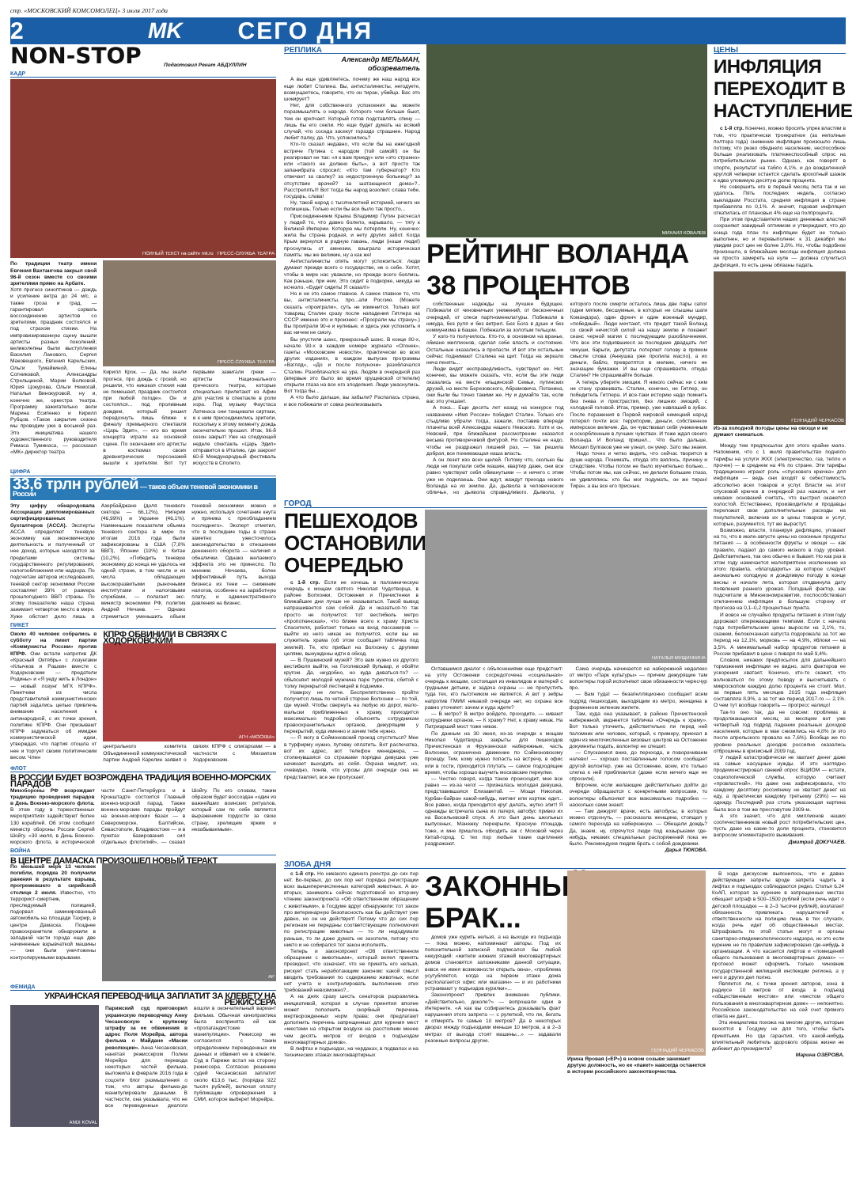стр. «МОСКОВСКИЙ КОМСОМОЛЕЦ» 3 июля 2017 года
2 MK СЕГО ДНЯ
NON-STOP
Подготовил Ренат АБДУЛЛИН
КАДР
ПОЛНЫЙ ТЕКСТ на сайте mk.ru ПРЕСС-СЛУЖБА ТЕАТРА
По традиции театр имени Евгения Вахтангова закрыл свой 96-й сезон вместе со своими зрителями прямо на Арбате.
Хотя прогноз синоптиков — дождь и усиление ветра до 24 м/с, а также гроза и град, — гарантировал сорвать воссоединение артистов со зрителями, праздник состоялся и под страхом стихии. На импровизированную сцену вышли артисты разных поколений; великолепны были выступления Василия Ланового, Сергея Маковецкого, Евгения Карельских, Ольги Тумайкиной, Елены Сотниковой, Александры Стрельциной, Марии Волковой, Юрия Цокурова, Ольги Немогай, Натальи Винокуровой, ну и, конечно же, оркестра театра. Программу зажигательно вели Марина Есипенко и Кирилл Рубцов. «Такое закрытие сезона мы проводим уже в восьмой раз. Это инициатива нашего художественного руководителя Римаса Туминаса, — рассказал «МК» директор театра
ПРЕСС-СЛУЖБА ТЕАТРА
Кирилл Крок. — Да, мы знали прогноз, про дождь с грозой, но решили, что никакая стихия нам не помешает, праздник состоится при любой погоде». Он и состоялся... под проливным дождем, который решил передохнуть лишь ближе к финалу премьерного спектакля «Царь Эдип», — его во время концерта играли на основной сцене. По окончании его артисты в костюмах своих древнегреческих персонажей вышли к зрителям. Вот тут первыми зажигали греки — артисты Национального греческого театра, которые специально прилетают из Афин для участия в спектакле в роли хора. Под музыку Фаустаса Латенаса они танцевали сиртаки, и к ним присоединились зрители, поскольку к этому моменту дождь окончательно прошел. Итак, 96-й сезон закрыт! Уже на следующей неделе спектакль «Царь Эдип» отправится в Италию, где закроет 60-й Международный фестиваль искусств в Сполето.
ЦИФРА
33,6 трлн рублей — таков объем теневой экономики в России
Эту цифру обнародовала Ассоциация дипломированных сертифицированных бухгалтеров (АССА). Эксперты АССА определяют теневую экономику как экономическую деятельность и полученный от нее доход, которые находятся за пределами системы государственного регулирования, налогообложения или надзора. По подсчетам авторов исследования, теневой сектор экономики России составляет 39% от размера прошлогоднего ВВП страны. По этому показателю наша страна занимает четвертое место в мире. Хуже обстоит дело лишь в Азербайджане (доля теневого сектора — 66,12%), Нигерии (46,99%) и Украине (46,1%). Наименьшие показатели объема теневого сектора в мире по итогам 2016 года были зафиксированы в США (7,8% ВВП), Японии (10%) и Китае (10,2%). «Победить теневую экономику до конца не удалось ни одной стране, в том числе и из числа обладающих высокоразвитыми рыночными институтами и налоговыми службами, — полагает экс-министр экономики РФ, политик Андрей Нечаев. — Однако стремиться уменьшить объем теневой экономики можно и нужно, используя сочетание кнута и пряника с преобладанием последнего». Эксперт отметил, что в последние годы в стране заметно ужесточилось законодательство в отношении денежного оборота — наличия и обналички. Однако желаемого эффекта это не принесло. По мнению Нечаева, более эффективный путь выхода бизнеса из тени — снижение налогов, особенно на заработную плату, и административного давления на бизнес.
ПИКЕТ
Около 40 человек собрались в субботу на пикет партии «Коммунисты России» против КПРФ. Они встали напротив ДК «Красный Октябрь» с лозунгами «Клычков и Рашкин вместе с Ходорковским — предатели Родины» и «Я уеду жить в Лондон» — новый лозунг МГК КПРФ». Пикетчики из числа представителей коммунистических партий задались целью привлечь внимание населения к антинародной, с их точки зрения, политике КПРФ. Они призывают КПРФ задуматься об имидже коммунистической идеи, утверждая, что партия отошла от нее и торгует своим политическим весом. Член
КПРФ ОБВИНИЛИ В СВЯЗЯХ С ХОДОРКОВСКИМ
АГН «МОСКВА»
центрального комитета Объединенной коммунистической партии Андрей Карелин заявил о связях КПРФ с олигархами — в частности с Михаилом Ходорковским.
ФЛОТ
В РОССИИ БУДЕТ ВОЗРОЖДЕНА ТРАДИЦИЯ ВОЕННО-МОРСКИХ ПАРАДОВ
Минобороны РФ возрождает традицию проведения парадов в День Военно-морского флота. В этом году в торжественных мероприятиях задействуют более 130 кораблей. Об этом сообщил министр обороны России Сергей Шойгу. «30 июля, в День Военно-морского флота, в исторической части Санкт-Петербурга и в Кронштадте состоится Главный военно-морской парад. Также военно-морские парады пройдут на военно-морских базах — в Североморске, Балтийске, Севастополе, Владивостоке — и в пунктах базирования сил отдельных флотилий», — сказал Шойгу. По его словам, таким образом будет воссоздан «один из важнейших воинских ритуалов, который сам по себе является выражением гордости за свою страну, зрелищем ярким и незабываемым».
ВОЙНА
В ЦЕНТРЕ ДАМАСКА ПРОИЗОШЕЛ НОВЫЙ ТЕРАКТ
По меньшей мере 13 человек погибли, порядка 20 получили ранения в результате взрыва, прогремевшего в сирийской столице 2 июля. Известно, что террорист-смертник, преследуемый полицией, подорвал заминированный автомобиль на площади Тахрир, в центре Дамаска. Позднее правоохранители обнаружили в западной части города еще две начиненные взрывчаткой машины — они были уничтожены контролируемыми взрывами.
AP
ФЕМИДА
УКРАИНСКАЯ ПЕРЕВОДЧИЦА ЗАПЛАТИТ ЗА КЛЕВЕТУ НА РЕЖИССЕРА
ANDI KOVAL
Парижский суд приговорил украинскую переводчицу Анну Чесановскую к крупному штрафу за ее обвинения в адрес Поля Морейра, автора фильма о Майдане «Маски революции». Анна Чесановская, нанятая режиссером Полем Морейра для перевода некоторых частей фильма, выложила в феврале 2016 года в соцсети блог размышления о том, что авторы фильма-де манипулировали данными. В частности, она указывала, что не все переведенные диалоги вошли в окончательный вариант фильма. Обычная кинопрактика была воспринята ей как «пропагандистские манипуляции». Режиссер не согласился с таким определением переведенных им данных и обвинил ее в клевете. Суд в Париже встал на сторону режиссера. Согласно решению судей Чесановская заплатит около €13,6 тыс. (порядка 922 тысяч рублей), включая оплату публикации опровержения в СМИ, которое выберет Морейра.
РЕПЛИКА
Александр МЕЛЬМАН,
обозреватель
А вы еще удивляетесь, почему же наш народ все еще любит Сталина. Вы, антисталинисты, негодуете, возмущаетесь, говорите, что он тиран, убийца. Вас это шокирует?
Нет, для собственного успокоения вы можете поразмышлять о народе. Которого чем больше бьют, тем он крепчает. Который готов подставлять спину — лишь бы его секли. Но еще будет думать на всякий случай, что соседа засекут гораздо страшнее. Народ любит палку, да. Что, успокоились?
Кто-то сказал недавно, что если бы на ежегодной встрече Путина с народом (той самой!) он бы реагировал не так: «я к вам приеду» или «это странно» или «такого не должно быть», а вот просто так запанибрата спросил: «Кто там губернатор? Кто отвечает за свалку? за недостроенную больницу? за отсутствие врачей? за шатающиеся дома»?.. Расстрелять!!! Вот тогда бы народ возопил: слава тебе, государь, слава!
Ну, такой народ с тысячелетней историей, ничего не попишешь. Только если бы все было так просто...
Присоединением Крыма Владимир Путин расчесал у людей то, что давно болело, нарывало, — тягу к Великой Империи. Которую мы потеряли. Ну, конечно: жила бы страна родная, и нету других забот. Когда Крым вернулся в родную гавань, люди (наши люди!) проснулись от амнезии, взыграла историческая память: мы же великие, ну а как же!
Антисталинисты опять могут успокоиться: люди думают прежде всего о государстве, не о себе. Хотят, чтобы в мире нас уважали, но прежде всего боялись. Как раньше, при нем. Это сидит в подкорке, никуда не исчезло. «Будет сидеть! Я сказал!»
Но и не это самое главное. А самое главное то, что вы, антисталинисты, про...али Россию. (Можете сказать «проиграли», суть не изменится. Только вот товарищ Сталин сразу после нападения Гитлера на СССР именно это и произнес: «Просрали мы страну».) Вы проиграли 90-е и нулевые, и здесь уже успокоить я вас ничем не смогу.
Вы упустили шанс, прекрасный шанс. В конце 80-х, начале 90-х в каждом номере журнала «Огонек», газеты «Московские новости», практически во всех других изданиях, в каждом выпуске программы «Взгляд», «До и после полуночи» разоблачался Сталин. Разоблачался на ура. Людям в очередной раз (впервые это было во время хрущевской оттепели) открыли глаза на все его злодеяния. Люди ужаснулись. Вот тогда бы...
А что было дальше, вы забыли? Распалась страна, и все побежали от совка реализовывать
МИХАИЛ КОВАЛЕВ
РЕЙТИНГ ВОЛАНДА 38 ПРОЦЕНТОВ
собственные надежды на лучшее будущее. Побежали от чиновничьих унижений, от бесконечных очередей, от спеси партноменклатуры. Побежали в никуда, без руля и без ветрил. Без Бога в душе и без коммунизма в башке. Побежали за золотым тельцом.
У кого-то получилось. Кто-то, в основном на вранье, обмане миллионов, сделал себе власть и состояние. Остальные оказались в пропасти. И вот эти остальные сейчас поднимают Сталина на щит. Тогда на зеркало неча пенять...
Люди видят несправедливость, чувствуют ее. Нет, конечно, вы можете сказать, что, если бы эти люди оказались на месте ельцинской Семьи, путинских друзей, на месте Березовского, Абрамовича, Потанина, они были бы точно такими же. Ну и думайте так, если вас это утешает.
А пока... Еще десять лет назад на конкурсе под названием «Имя России» победил Сталин. Только его стыдливо убрали тогда, зажали, поставив впереди планеты всей Александра нашего Невского. Хотя и он, Невский, при ближайшем рассмотрении оказался весьма противоречивой фигурой. Но Сталина не надо, чтобы не раздражал лишний раз, — так решила добрая, все понимающая наша власть.
А он лезет изо всех щелей. Потому что, сколько бы люди ни покупали себе машин, квартир даже, они все равно чувствуют себя обманутыми — и ничего с этим уже не поделаешь. Они ждут, жаждут прихода нового Воланда на их землю. Да, дьявола в человеческом обличье, но дьявола справедливого. Дьявола, у которого после смерти осталось лишь две пары сапог (одни мягкие, бесшумные, в которых не слышны шаги Командора), один френч и один военный мундир, «победный». Люди мечтают, что придет такой Воланд со своей нечистой силой на нашу землю и покажет сеанс черной магии с последующим разоблачением. Что все эти поднявшиеся за последние двадцать лет чинуши, барыги, депутаты потеряют голову в прямом смысле слова (Аннушка уже пролила масло), а их деньги, бабло, превратятся в мелкие, ничего не значащие бумажки. И вы еще спрашиваете, откуда Сталин? Не спрашивайте больше.
А теперь уберите эмоции. Я никого сейчас ни с кем не стану сравнивать. Сталин, конечно, не Гитлер, он победитель Гитлера. И все-таки историю надо помнить без гнева и пристрастия, без лишних эмоций, с холодной головой. Итак, пример, уже навязший в зубах. После поражения в Первой мировой немецкий народ потерял почти все: территории, деньги, собственное имперское величие. Да, он чувствовал себя униженным и оскорбленным в лучших чувствах. И тоже ждал своего Воланда. И Воланд пришел... Что было дальше, Михаил Булгаков уже не узнал, он умер. Зато мы знаем.
Надо точно и четко видеть, что сейчас творится в душе народа. Понимать, откуда это взялось, причину и следствие. Чтобы потом не было мучительно больно... Чтобы потом мы, как сейчас, не делали большие глаза, не удивлялись: кто бы мог подумать, он же тиран! Тиран, а вы все его присные.
ГОРОД
ПЕШЕХОДОВ ОСТАНОВИЛИ ОЧЕРЕДЬЮ
с 1-й стр. Если не хочешь в паломническую очередь к мощам святого Николая Чудотворца, в районе Волхонки, Остоженки и Пречистенки в ближайшие дни лучше не оказываться. Такой вывод напрашивается сам собой. Да и оказаться-то так просто не получится: тот вестибюль метро «Кропоткинская», что ближе всего к храму Христа Спасителя, работает только на вход пассажиров — выйти из него никак не получится, если вы не служитель храма (об этом сообщает табличка под землей). Те, кто прибыл на Волхонку с другими целями, вынуждены идти в обход.
— В Пушкинский музей? Это вам нужно из другого вестибюля выйти, на Гоголевский бульвар, и обойти кругом. Да, неудобно, но куда деваться-то? — объясняет молодой мужчина паре туристов, сбитой с толку перекрытой лестницей в подземке.
Наверху не легче. Беспрепятственно пройти получится лишь по четной стороне Волхонки — по той, где музей. Чтобы свернуть на любую из дорог, мало-мальски приближенных к храму, приходится максимально подробно объяснять сотрудникам правоохранительных органов, дежурящим у перекрытий, куда именно и зачем тебе нужно.
— Я могу в Соймоновский проезд спуститься? Мне в турфирму нужно, путевку оплатить. Вот распечатка, вот их адрес, вот телефон менеджера, — столкнувшаяся со стражами порядка девушка уже начинает выходить из себя. Охрана медлит, но, очевидно, поняв, что угрозы для очереди она не представляет, все же пропускает.
НАТАЛЬЯ МУЩИНКИНА
Оставшимся диалог с объяснениями еще предстоит: на углу Остоженки сосредоточена «социальная» очередь к мощам, состоящая из инвалидов и матерей с грудными детьми, и задача охраны — не пропустить туда тех, кто льготником не является. А вот у зебры напротив ГМИИ никакой очереди нет, но охрана все равно уточняет: зачем и куда идете?
— В метро? В метро войдете, проходите, — кивают сотрудники органов. — К храму? Нет, к храму никак. На Патриарший мост тоже никак.
По данным на 30 июня, из-за очереди к мощам Николая Чудотворца закрыты для пешеходов Пречистенская и Фрунзенская набережные, часть Волхонки, ограничено движение по Соймоновскому проезду. Тем, кому нужно попасть на встречу, в офис или в гости, приходится плутать — самое подходящее время, чтобы хорошо выучить московские переулки.
— Честно говоря, когда такое происходит, мне все равно — из-за чего! — призналась молодая девушка, представившаяся Елизаветой. — Мощи Николая, Курбан-байран какой-нибудь, митинг или кортеж едет... Все равно, когда приходится круг делать, жутко злит! Я однажды встречала сына из лагеря, автобус привез их на Васильевский спуск. А это был день школьных выпускных, Манежку перекрыли, Красную площадь тоже, и мне пришлось обходить аж с Моховой через Китай-город. С тех пор любые такие оцепления раздражают.
Сама очередь начинается на набережной недалеко от метро «Парк культуры» — причем дежурящие там волонтеры порой исполняют свои обязанности чересчур яро.
— Вам туда! — безапелляционно сообщает всем подряд пешеходам, выходящим из метро, женщина в форменном зеленом жилете.
Там, куда она указывает, в районе Пречистенской набережной, виднеется табличка «Очередь к храму». Вот только уточнить, действительно ли перед ней паломник или человек, который, к примеру, приехал в один из многочисленных визовых центров на Остоженке документы подать, волонтер не спешит.
— Спускаемся вниз, до перехода, и поворачиваем налево! — хорошо поставленным голосом сообщает другой волонтер, уже на Остоженке, всем, кто только слегка к ней приблизился (даже если ничего еще не спросили).
Впрочем, если желающие действительно дойти до очереди обращаются с конкретными вопросами, то волонтеры объясняют все максимально подробно — насколько сами знают.
— Там дежурят врачи, есть автобусы, в которых можно отдохнуть, — рассказала женщина, стоящая у самого перехода на набережную. — Обещали дождь? Да, знаем, ну, спрячутся люди под козырьками где-нибудь, никаких специальных распоряжений пока не было. Рекомендуем людям брать с собой дождевики.
Дарья ТЮКОВА.
ЦЕНЫ
ИНФЛЯЦИЯ ПЕРЕХОДИТ В НАСТУПЛЕНИЕ
с 1-й стр. Конечно, можно бросить упрек властям в том, что практически троекратное (за неполные полтора года) снижение инфляции произошло лишь потому, что резко обеднело население, неспособное больше реализовать платежеспособный спрос на потребительском рынке. Однако, как говорят в спорте, результат на табло 4,1%, и до вожделенной круглой четверки остается сделать крохотный шажок к едва уловимую десятую долю процента.
Но совершить его в первый месяц лета так и не удалось. Пять последних недель, согласно выкладкам Росстата, средняя инфляция в стране прибавляла по 0,1%. А значит, годовая инфляция откатилась от плановых 4% еще на полпроцента.
При этом представители наших денежных властей сохраняют завидный оптимизм и утверждают, что до конца года план по инфляции будет не только выполнен, но и перевыполнен: к 31 декабря мы увидим рост цен не более 3,8%. Но, чтобы подобное произошло, в ближайшие месяцы инфляция должна не просто замереть на нуле — должна случиться дефляция, то есть цены обязаны падать.
ГЕННАДИЙ ЧЕРКАСОВ
Из-за холодной погоды цены на овощи и не думают снижаться.
Между тем предпосылок для этого крайне мало. Напомним, что с 1 июля правительство подняло тарифы на услуги ЖКХ (электричество, газ, тепло и прочее) — в среднем на 4% по стране. Эти тарифы традиционно играют роль «спускового крючка» для инфляции — ведь они входят в себестоимость абсолютно всех товаров и услуг. Власти на этот спусковой крючок в очередной раз нажали, и нет никаких оснований считать, что выстрел окажется холостой. Естественно, производители и продавцы переложат свои дополнительные расходы на покупателей, включив их в цены товаров и услуг, которые, разумеется, тут же вырастут.
Возможно, власти, планируя дефляцию, уповают на то, что в июле-августе цены на сезонные продукты питания — в особенности фрукты и овощи — как правило, падают до самого низкого в году уровня. Действительно, так оно обычно и бывает. Но как раз в этом году намечается малоприятное исключение из этого правила, «благодарить» за которое следует аномально холодную и дождливую погоду в конце весны и начале лета, которая отодвинула дату появления раннего урожая. Погодный фактор, как подсчитали в Минэкономразвития, поспособствовал отклонению инфляции в большую сторону от прогноза на 0,1–0,2 процентных пункта.
И вовсе не случайно продукты питания в этом году дорожают опережающими темпами. Если с начала года потребительские цены выросли на 2,1%, то, скажем, белокочанная капуста подорожала за тот же период на 12,1%, морковь — на 4,9%, яблоки — на 3,5%. А минимальный набор продуктов питания в России прибавил в цене с января по май 9,4%.
Словом, никаких предпосылок для дальнейшего торможения инфляции не видно, зато факторов ее ускорения хватает. Конечно, кто-то скажет, что волноваться по этому поводу и высчитывать с микроскопом каждую долю процента не стоит. Мол, за первые пять месяцев 2015 года инфляция составляла 8,9%, а за тот же период 2017-го — 2,1%. О чем тут вообще говорить — прогресс налицо!
Так-то оно так, да не совсем: проблема в продолжающемся месяц за месяцем вот уже четвертый год подряд падении реальных доходов населения, которые в мае снизились на 4,8% (и это после апрельского провала на 7,6%). Вообще же по уровню реальных доходов россияне оказались отброшены в кризисный 2009 год.
У людей катастрофически не хватает денег даже на самые насущные нужды. И это наглядно продемонстрировал свежий опрос ВЦИОМ — кстати, социологической службы, которую считают «провластной». Но даже она зафиксировала, что каждому десятому россиянину не хватает денег на еду, а практически каждому третьему (29%) — на одежду. Последний раз столь ужасающая картина была все в том же пресловутом 2009-м.
А это значит, что для миллионов наших соотечественников новый рост потребительских цен, пусть даже на какие-то доли процента, становится вопросом элементарного выживания.
Дмитрий ДОКУЧАЕВ.
ЗЛОБА ДНЯ
с 1-й стр. Но никакого единого реестра до сих пор нет. Во-первых, до сих пор нет порядка регистрации всех вышеперечисленных категорий животных. А во-вторых, занимаясь сейчас подготовкой ко второму чтению законопроекта «Об ответственном обращении с животными», в Госдуме вдруг обнаружили: тот закон про ветеринарную безопасность как бы действует уже давно, но он не действует! Потому что до сих пор регионам не переданы соответствующие полномочия по регистрации животных — то ли недодумали раньше, то ли даже думать не захотели, потому что никто и не собирался тот закон исполнять.
Теперь и законопроект «Об ответственном обращении с животными», который велел принять президент, что означает, что не принять его нельзя, рискует стать неработающим законом: какой смысл вводить требования по содержанию животных, если нет учета и контролировать выполнение этих требований невозможно?..
А на днях сразу шесть сенаторов разразились инициативой, которая в случае принятия вполне может пополнить скорбный перечень мертворожденных норм права: они предлагают дополнить перечень запрещенных для курения мест «местами на открытом воздухе на расстоянии менее чем десять метров от входов к подъездам многоквартирных домов».
В лифтах и подъездах, на чердаках, в подвалах и на технических этажах многоквартирных
ЗАКОННЫЙ БРАК...
домов уже курить нельзя, а на выходе из подъезда — пока можно, напоминают авторы. Под их пояснительной запиской подписался бы любой некурящий: «жители нижних этажей многоквартирных домов становятся заложниками данной ситуации, вовсе не имея возможности открыть окна», «проблема усугубляется, когда на первом этаже дома располагается офис или магазин» — и их работники устраивают у подъездов курилки»...
Законопроект привлек внимание публики. «Действительно, доколе?» — вопрошали одни в Интернете. «А как вы собираетесь доказывать факт нарушения этого запрета — с рулеткой, что ли, бегать и отмерять те самые 10 метров? Да в некоторых дворах между подъездами меньше 10 метров, а в 2–3 метрах от выхода стоят машины...» — задавали резонные вопросы другие.
ГЕННАДИЙ ЧЕРКАСОВ
Ирина Яровая («ЕР») в новом созыве занимает другую должность, но ее «пакет» навсегда останется в истории российского законотворчества.
В ходе дискуссии выяснилось, что и давно действующие запреты вроде запрета чадить в лифтах и подъездах соблюдаются редко. Статья 6.24 КоАП, которая за курение в запрещенных местах обещает штраф в 500–1500 рублей (если речь идет о детской площадке — в 2–3 тысячи рублей), возлагает обязанность привлекать нарушителей к ответственности на полицию лишь в тех случаях, когда речь идет об общественных местах. Штрафовать по этой статье могут и органы санитарно-эпидемиологического надзора, но это если курение не по правилам зафиксировано где-нибудь в организации. А что касается лифтов и «помещений общего пользования в многоквартирных домах» — протокол может оформить только чиновник государственной жилищной инспекции региона, а у него и других дел полно.
Является ли, с точки зрения авторов, зона в радиусе 10 метров от входа в подъезд «общественным местом» или «местом общего пользования в многоквартирном доме» — непонятно. Российское законодательство на сей счет прямого ответа не дает...
Эта инициатива похожа на многие другие, которые вносятся в Госдуму не для того, чтобы быть принятыми. Но где гарантия, что какой-нибудь влиятельный любитель здорового образа жизни не добежит до президента?
Марина ОЗЕРОВА.